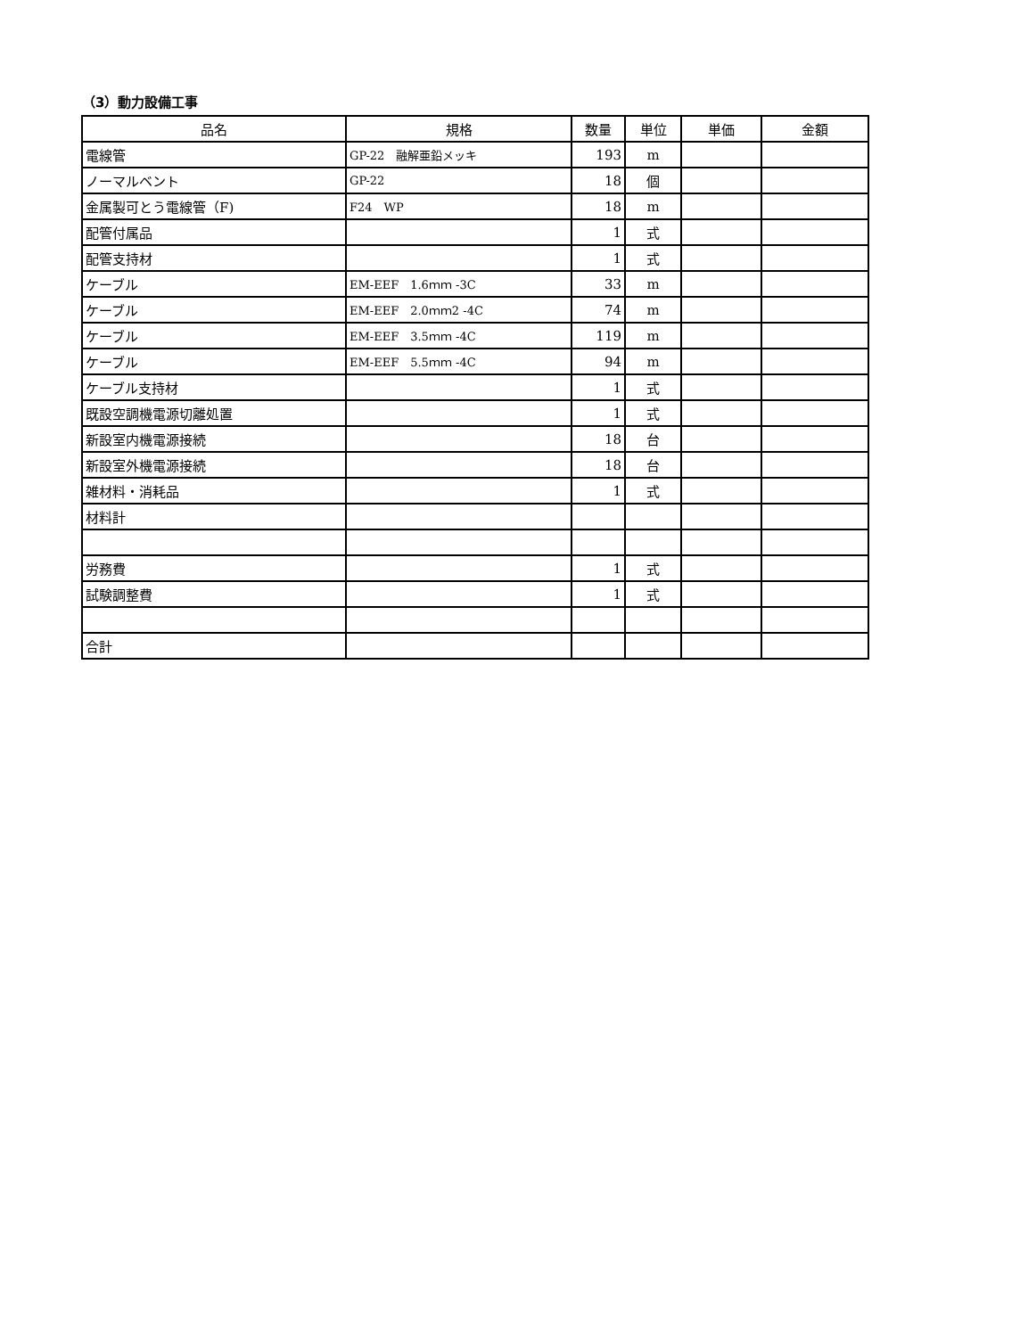（3）動力設備工事
| 品名 | 規格 | 数量 | 単位 | 単価 | 金額 |
| --- | --- | --- | --- | --- | --- |
| 電線管 | GP-22 融解亜鉛メッキ | 193 | m | | |
| ノーマルベント | GP-22 | 18 | 個 | | |
| 金属製可とう電線管（F) | F24 WP | 18 | m | | |
| 配管付属品 | | 1 | 式 | | |
| 配管支持材 | | 1 | 式 | | |
| ケーブル | EM-EEF 1.6ｍｍ -3C | 33 | m | | |
| ケーブル | EM-EEF 2.0ｍｍ2 -4C | 74 | m | | |
| ケーブル | EM-EEF 3.5ｍｍ -4C | 119 | m | | |
| ケーブル | EM-EEF 5.5ｍｍ -4C | 94 | m | | |
| ケーブル支持材 | | 1 | 式 | | |
| 既設空調機電源切離処置 | | 1 | 式 | | |
| 新設室内機電源接続 | | 18 | 台 | | |
| 新設室外機電源接続 | | 18 | 台 | | |
| 雑材料・消耗品 | | 1 | 式 | | |
| 材料計 | | | | | |
| 労務費 | | 1 | 式 | | |
| 試験調整費 | | 1 | 式 | | |
| 合計 | | | | | |